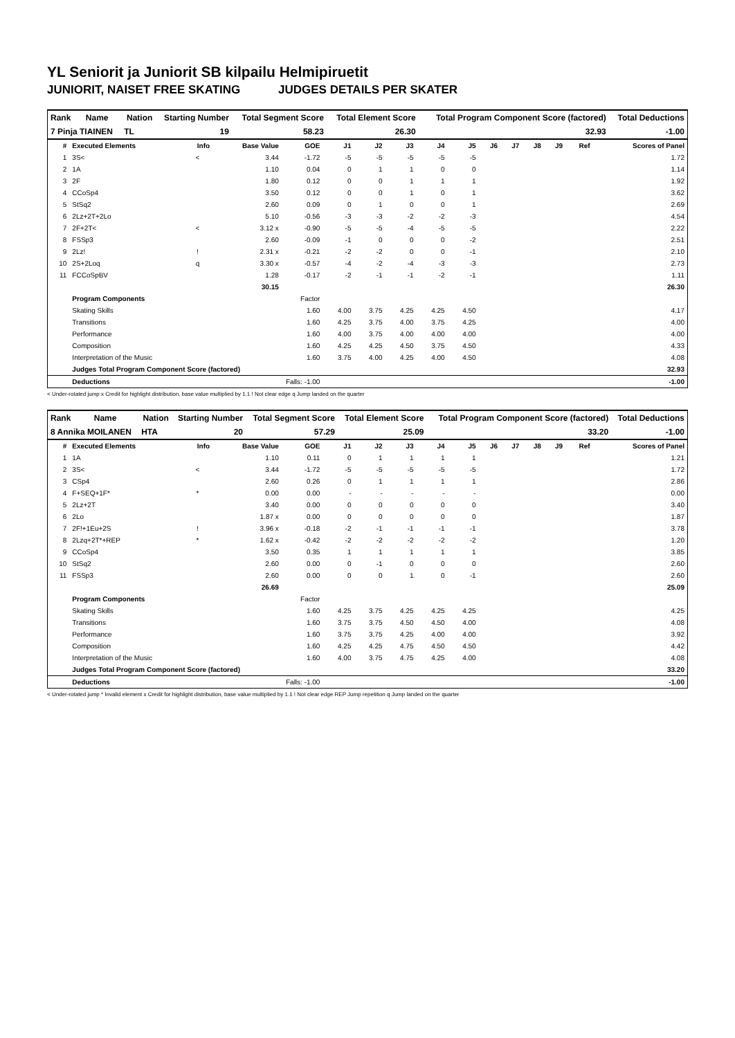YL Seniorit ja Juniorit SB kilpailu Helmipiruetit
JUNIORIT, NAISET FREE SKATING JUDGES DETAILS PER SKATER
| Rank | Name | Nation | Starting Number | Total Segment Score | Total Element Score | Total Program Component Score (factored) | Total Deductions |
| --- | --- | --- | --- | --- | --- | --- | --- |
| 7 Pinja TIAINEN | | TL | 19 | 58.23 | 26.30 | 32.93 | -1.00 |
| # | Executed Elements | Info | Base Value | GOE | J1 | J2 | J3 | J4 | J5 | J6 | J7 | J8 | J9 | Ref | Scores of Panel |
| --- | --- | --- | --- | --- | --- | --- | --- | --- | --- | --- | --- | --- | --- | --- | --- |
| 1 | 3S< | < | 3.44 | -1.72 | -5 | -5 | -5 | -5 | -5 | | | | | | 1.72 |
| 2 | 1A | | 1.10 | 0.04 | 0 | 1 | 1 | 0 | 0 | | | | | | 1.14 |
| 3 | 2F | | 1.80 | 0.12 | 0 | 0 | 1 | 1 | 1 | | | | | | 1.92 |
| 4 | CCoSp4 | | 3.50 | 0.12 | 0 | 0 | 1 | 0 | 1 | | | | | | 3.62 |
| 5 | StSq2 | | 2.60 | 0.09 | 0 | 1 | 0 | 0 | 1 | | | | | | 2.69 |
| 6 | 2Lz+2T+2Lo | | 5.10 | -0.56 | -3 | -3 | -2 | -2 | -3 | | | | | | 4.54 |
| 7 | 2F+2T< | < | 3.12 x | -0.90 | -5 | -5 | -4 | -5 | -5 | | | | | | 2.22 |
| 8 | FSSp3 | | 2.60 | -0.09 | -1 | 0 | 0 | 0 | -2 | | | | | | 2.51 |
| 9 | 2Lz! | ! | 2.31 x | -0.21 | -2 | -2 | 0 | 0 | -1 | | | | | | 2.10 |
| 10 | 2S+2Loq | q | 3.30 x | -0.57 | -4 | -2 | -4 | -3 | -3 | | | | | | 2.73 |
| 11 | FCCoSpBV | | 1.28 | -0.17 | -2 | -1 | -1 | -2 | -1 | | | | | | 1.11 |
| | | | 30.15 | | | | | | | | | | | | 26.30 |
| | Program Components | | | Factor | | | | | | | | | | | |
| | Skating Skills | | | 1.60 | 4.00 | 3.75 | 4.25 | 4.25 | 4.50 | | | | | | 4.17 |
| | Transitions | | | 1.60 | 4.25 | 3.75 | 4.00 | 3.75 | 4.25 | | | | | | 4.00 |
| | Performance | | | 1.60 | 4.00 | 3.75 | 4.00 | 4.00 | 4.00 | | | | | | 4.00 |
| | Composition | | | 1.60 | 4.25 | 4.25 | 4.50 | 3.75 | 4.50 | | | | | | 4.33 |
| | Interpretation of the Music | | | 1.60 | 3.75 | 4.00 | 4.25 | 4.00 | 4.50 | | | | | | 4.08 |
| | Judges Total Program Component Score (factored) | | | | | | | | | | | | | | 32.93 |
| | Deductions | Falls: -1.00 | | | | | | | | | | | | | -1.00 |
< Under-rotated jump x Credit for highlight distribution, base value multiplied by 1.1 ! Not clear edge q Jump landed on the quarter
| Rank | Name | Nation | Starting Number | Total Segment Score | Total Element Score | Total Program Component Score (factored) | Total Deductions |
| --- | --- | --- | --- | --- | --- | --- | --- |
| 8 Annika MOILANEN | | HTA | 20 | 57.29 | 25.09 | 33.20 | -1.00 |
| # | Executed Elements | Info | Base Value | GOE | J1 | J2 | J3 | J4 | J5 | J6 | J7 | J8 | J9 | Ref | Scores of Panel |
| --- | --- | --- | --- | --- | --- | --- | --- | --- | --- | --- | --- | --- | --- | --- | --- |
| 1 | 1A | | 1.10 | 0.11 | 0 | 1 | 1 | 1 | 1 | | | | | | 1.21 |
| 2 | 3S< | < | 3.44 | -1.72 | -5 | -5 | -5 | -5 | -5 | | | | | | 1.72 |
| 3 | CSp4 | | 2.60 | 0.26 | 0 | 1 | 1 | 1 | 1 | | | | | | 2.86 |
| 4 | F+SEQ+1F* | * | 0.00 | 0.00 | - | - | - | - | - | | | | | | 0.00 |
| 5 | 2Lz+2T | | 3.40 | 0.00 | 0 | 0 | 0 | 0 | 0 | | | | | | 3.40 |
| 6 | 2Lo | | 1.87 x | 0.00 | 0 | 0 | 0 | 0 | 0 | | | | | | 1.87 |
| 7 | 2F!+1Eu+2S | ! | 3.96 x | -0.18 | -2 | -1 | -1 | -1 | -1 | | | | | | 3.78 |
| 8 | 2Lzq+2T*+REP | * | 1.62 x | -0.42 | -2 | -2 | -2 | -2 | -2 | | | | | | 1.20 |
| 9 | CCoSp4 | | 3.50 | 0.35 | 1 | 1 | 1 | 1 | 1 | | | | | | 3.85 |
| 10 | StSq2 | | 2.60 | 0.00 | 0 | -1 | 0 | 0 | 0 | | | | | | 2.60 |
| 11 | FSSp3 | | 2.60 | 0.00 | 0 | 0 | 1 | 0 | -1 | | | | | | 2.60 |
| | | | 26.69 | | | | | | | | | | | | 25.09 |
| | Program Components | | | Factor | | | | | | | | | | | |
| | Skating Skills | | | 1.60 | 4.25 | 3.75 | 4.25 | 4.25 | 4.25 | | | | | | 4.25 |
| | Transitions | | | 1.60 | 3.75 | 3.75 | 4.50 | 4.50 | 4.00 | | | | | | 4.08 |
| | Performance | | | 1.60 | 3.75 | 3.75 | 4.25 | 4.00 | 4.00 | | | | | | 3.92 |
| | Composition | | | 1.60 | 4.25 | 4.25 | 4.75 | 4.50 | 4.50 | | | | | | 4.42 |
| | Interpretation of the Music | | | 1.60 | 4.00 | 3.75 | 4.75 | 4.25 | 4.00 | | | | | | 4.08 |
| | Judges Total Program Component Score (factored) | | | | | | | | | | | | | | 33.20 |
| | Deductions | Falls: -1.00 | | | | | | | | | | | | | -1.00 |
< Under-rotated jump * Invalid element x Credit for highlight distribution, base value multiplied by 1.1 ! Not clear edge REP Jump repetition q Jump landed on the quarter